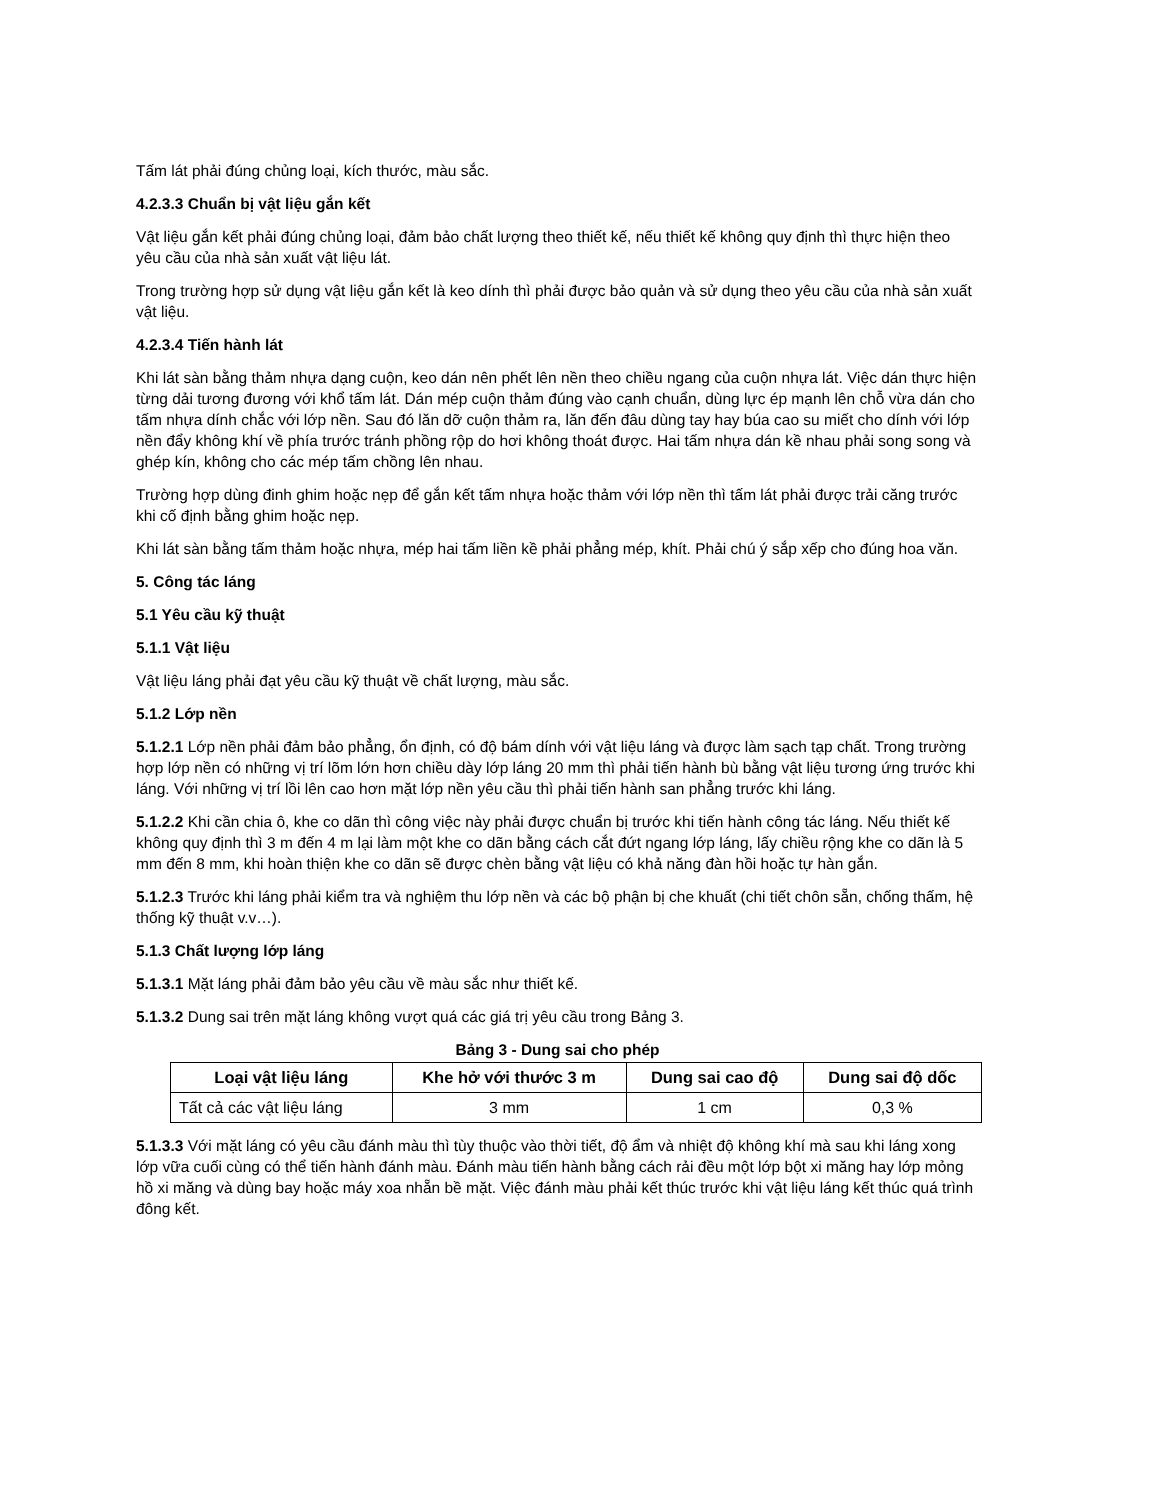Tấm lát phải đúng chủng loại, kích thước, màu sắc.
4.2.3.3 Chuẩn bị vật liệu gắn kết
Vật liệu gắn kết phải đúng chủng loại, đảm bảo chất lượng theo thiết kế, nếu thiết kế không quy định thì thực hiện theo yêu cầu của nhà sản xuất vật liệu lát.
Trong trường hợp sử dụng vật liệu gắn kết là keo dính thì phải được bảo quản và sử dụng theo yêu cầu của nhà sản xuất vật liệu.
4.2.3.4 Tiến hành lát
Khi lát sàn bằng thảm nhựa dạng cuộn, keo dán nên phết lên nền theo chiều ngang của cuộn nhựa lát. Việc dán thực hiện từng dải tương đương với khổ tấm lát. Dán mép cuộn thảm đúng vào cạnh chuẩn, dùng lực ép mạnh lên chỗ vừa dán cho tấm nhựa dính chắc với lớp nền. Sau đó lăn dỡ cuộn thảm ra, lăn đến đâu dùng tay hay búa cao su miết cho dính với lớp nền đẩy không khí về phía trước tránh phồng rộp do hơi không thoát được. Hai tấm nhựa dán kề nhau phải song song và ghép kín, không cho các mép tấm chồng lên nhau.
Trường hợp dùng đinh ghim hoặc nẹp để gắn kết tấm nhựa hoặc thảm với lớp nền thì tấm lát phải được trải căng trước khi cố định bằng ghim hoặc nẹp.
Khi lát sàn bằng tấm thảm hoặc nhựa, mép hai tấm liền kề phải phẳng mép, khít. Phải chú ý sắp xếp cho đúng hoa văn.
5. Công tác láng
5.1 Yêu cầu kỹ thuật
5.1.1 Vật liệu
Vật liệu láng phải đạt yêu cầu kỹ thuật về chất lượng, màu sắc.
5.1.2 Lớp nền
5.1.2.1 Lớp nền phải đảm bảo phẳng, ổn định, có độ bám dính với vật liệu láng và được làm sạch tạp chất. Trong trường hợp lớp nền có những vị trí lõm lớn hơn chiều dày lớp láng 20 mm thì phải tiến hành bù bằng vật liệu tương ứng trước khi láng. Với những vị trí lồi lên cao hơn mặt lớp nền yêu cầu thì phải tiến hành san phẳng trước khi láng.
5.1.2.2 Khi cần chia ô, khe co dãn thì công việc này phải được chuẩn bị trước khi tiến hành công tác láng. Nếu thiết kế không quy định thì 3 m đến 4 m lại làm một khe co dãn bằng cách cắt đứt ngang lớp láng, lấy chiều rộng khe co dãn là 5 mm đến 8 mm, khi hoàn thiện khe co dãn sẽ được chèn bằng vật liệu có khả năng đàn hồi hoặc tự hàn gắn.
5.1.2.3 Trước khi láng phải kiểm tra và nghiệm thu lớp nền và các bộ phận bị che khuất (chi tiết chôn sẵn, chống thấm, hệ thống kỹ thuật v.v…).
5.1.3 Chất lượng lớp láng
5.1.3.1 Mặt láng phải đảm bảo yêu cầu về màu sắc như thiết kế.
5.1.3.2 Dung sai trên mặt láng không vượt quá các giá trị yêu cầu trong Bảng 3.
Bảng 3 - Dung sai cho phép
| Loại vật liệu láng | Khe hở với thước 3 m | Dung sai cao độ | Dung sai độ dốc |
| --- | --- | --- | --- |
| Tất cả các vật liệu láng | 3 mm | 1 cm | 0,3 % |
5.1.3.3 Với mặt láng có yêu cầu đánh màu thì tùy thuộc vào thời tiết, độ ẩm và nhiệt độ không khí mà sau khi láng xong lớp vữa cuối cùng có thể tiến hành đánh màu. Đánh màu tiến hành bằng cách rải đều một lớp bột xi măng hay lớp mỏng hồ xi măng và dùng bay hoặc máy xoa nhẵn bề mặt. Việc đánh màu phải kết thúc trước khi vật liệu láng kết thúc quá trình đông kết.